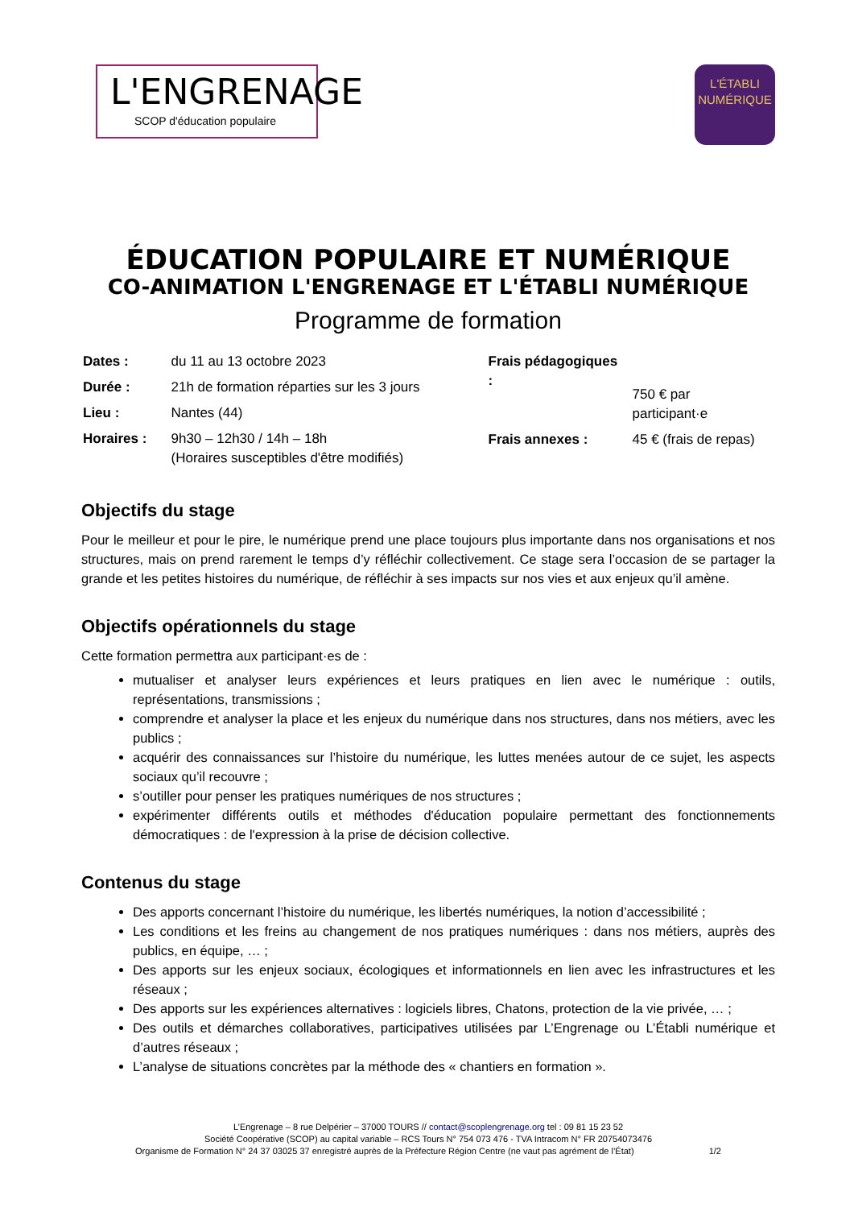L'ENGRENAGE
SCOP d'éducation populaire
L'ÉTABLI
NUMÉRIQUE
ÉDUCATION POPULAIRE ET NUMÉRIQUE
CO-ANIMATION L'ENGRENAGE ET L'ÉTABLI NUMÉRIQUE
Programme de formation
| Dates : | du 11 au 13 octobre 2023 |
| Durée : | 21h de formation réparties sur les 3 jours |
| Lieu : | Nantes (44) |
| Horaires : | 9h30 – 12h30 / 14h – 18h (Horaires susceptibles d'être modifiés) |
| Frais pédagogiques : | 750 € par participant·e |
| Frais annexes : | 45 € (frais de repas) |
Objectifs du stage
Pour le meilleur et pour le pire, le numérique prend une place toujours plus importante dans nos organisations et nos structures, mais on prend rarement le temps d’y réfléchir collectivement. Ce stage sera l’occasion de se partager la grande et les petites histoires du numérique, de réfléchir à ses impacts sur nos vies et aux enjeux qu’il amène.
Objectifs opérationnels du stage
Cette formation permettra aux participant·es de :
mutualiser et analyser leurs expériences et leurs pratiques en lien avec le numérique : outils, représentations, transmissions ;
comprendre et analyser la place et les enjeux du numérique dans nos structures, dans nos métiers, avec les publics ;
acquérir des connaissances sur l’histoire du numérique, les luttes menées autour de ce sujet, les aspects sociaux qu’il recouvre ;
s’outiller pour penser les pratiques numériques de nos structures ;
expérimenter différents outils et méthodes d'éducation populaire permettant des fonctionnements démocratiques : de l'expression à la prise de décision collective.
Contenus du stage
Des apports concernant l’histoire du numérique, les libertés numériques, la notion d’accessibilité ;
Les conditions et les freins au changement de nos pratiques numériques : dans nos métiers, auprès des publics, en équipe, … ;
Des apports sur les enjeux sociaux, écologiques et informationnels en lien avec les infrastructures et les réseaux ;
Des apports sur les expériences alternatives : logiciels libres, Chatons, protection de la vie privée, … ;
Des outils et démarches collaboratives, participatives utilisées par L’Engrenage ou L’Établi numérique et d’autres réseaux ;
L’analyse de situations concrètes par la méthode des « chantiers en formation ».
L’Engrenage – 8 rue Delpérier – 37000 TOURS // contact@scoplengrenage.org tel : 09 81 15 23 52
Société Coopérative (SCOP) au capital variable – RCS Tours N° 754 073 476 - TVA Intracom N° FR 20754073476
Organisme de Formation N° 24 37 03025 37 enregistré auprès de la Préfecture Région Centre (ne vaut pas agrément de l’État) 1/2